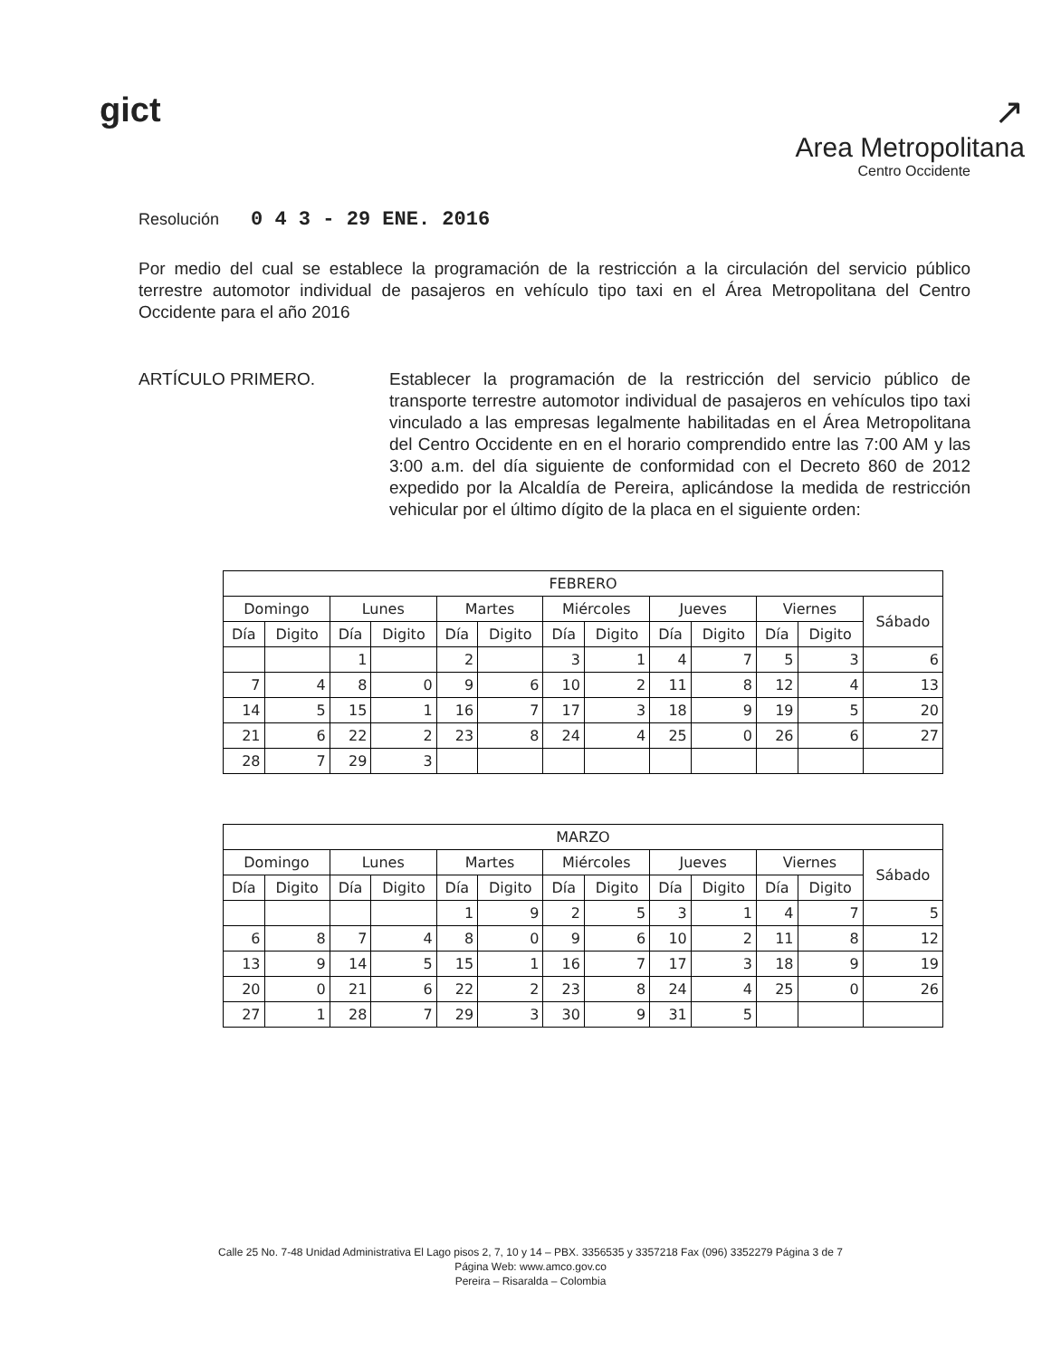gict ↗
Area Metropolitana
Centro Occidente
Resolución 0 4 3 - 29 ENE. 2016
Por medio del cual se establece la programación de la restricción a la circulación del servicio público terrestre automotor individual de pasajeros en vehículo tipo taxi en el Área Metropolitana del Centro Occidente para el año 2016
ARTÍCULO PRIMERO. Establecer la programación de la restricción del servicio público de transporte terrestre automotor individual de pasajeros en vehículos tipo taxi vinculado a las empresas legalmente habilitadas en el Área Metropolitana del Centro Occidente en en el horario comprendido entre las 7:00 AM y las 3:00 a.m. del día siguiente de conformidad con el Decreto 860 de 2012 expedido por la Alcaldía de Pereira, aplicándose la medida de restricción vehicular por el último dígito de la placa en el siguiente orden:
| FEBRERO | | | | | | | | | | | | |
| --- | --- | --- | --- | --- | --- | --- | --- | --- | --- | --- | --- | --- |
| Domingo | | Lunes | | Martes | | Miércoles | | Jueves | | Viernes | | Sábado |
| Día | Digito | Día | Digito | Día | Digito | Día | Digito | Día | Digito | Día | Digito | |
| | | 1 | | 2 | | 3 | 1 | 4 | 7 | 5 | 3 | 6 |
| 7 | 4 | 8 | 0 | 9 | 6 | 10 | 2 | 11 | 8 | 12 | 4 | 13 |
| 14 | 5 | 15 | 1 | 16 | 7 | 17 | 3 | 18 | 9 | 19 | 5 | 20 |
| 21 | 6 | 22 | 2 | 23 | 8 | 24 | 4 | 25 | 0 | 26 | 6 | 27 |
| 28 | 7 | 29 | 3 | | | | | | | | | |
| MARZO | | | | | | | | | | | | |
| --- | --- | --- | --- | --- | --- | --- | --- | --- | --- | --- | --- | --- |
| Domingo | | Lunes | | Martes | | Miércoles | | Jueves | | Viernes | | Sábado |
| Día | Digito | Día | Digito | Día | Digito | Día | Digito | Día | Digito | Día | Digito | |
| | | | | 1 | 9 | 2 | 5 | 3 | 1 | 4 | 7 | 5 |
| 6 | 8 | 7 | 4 | 8 | 0 | 9 | 6 | 10 | 2 | 11 | 8 | 12 |
| 13 | 9 | 14 | 5 | 15 | 1 | 16 | 7 | 17 | 3 | 18 | 9 | 19 |
| 20 | 0 | 21 | 6 | 22 | 2 | 23 | 8 | 24 | 4 | 25 | 0 | 26 |
| 27 | 1 | 28 | 7 | 29 | 3 | 30 | 9 | 31 | 5 | | | |
Calle 25 No. 7-48 Unidad Administrativa El Lago pisos 2, 7, 10 y 14 – PBX. 3356535 y 3357218 Fax (096) 3352279 Página 3 de 7
Página Web: www.amco.gov.co
Pereira – Risaralda – Colombia